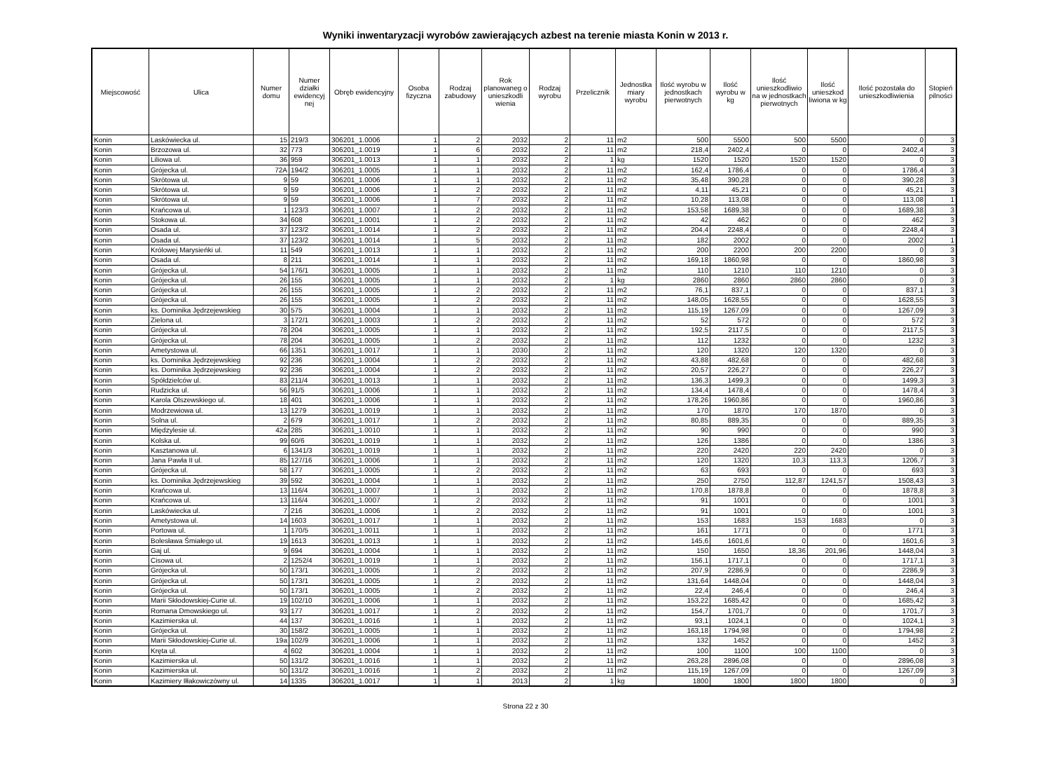Wyniki inwentaryzacji wyrobów zawierających azbest na terenie miasta Konin w 2013 r.
| Miejscowość | Ulica | Numer domu | Numer działki ewidencyj nej | Obręb ewidencyjny | Osoba fizyczna | Rodzaj zabudowy | Rok planowaneg o unieszkodli wienia | Rodzaj wyrobu | Przelicznik | Jednostka miary wyrobu | Ilość wyrobu w jednostkach pierwotnych | Ilość wyrobu w kg | Ilość unieszkodliwio na w jednostkach pierwotnych | Ilość unieszkod liwiona w kg | Ilość pozostała do unieszkodliwienia | Stopień pilności |
| --- | --- | --- | --- | --- | --- | --- | --- | --- | --- | --- | --- | --- | --- | --- | --- | --- |
| Konin | Laskówiecka ul. | 15 | 219/3 | 306201_1.0006 | 1 | 2 | 2032 | 2 | 11 | m2 | 500 | 5500 | 500 | 5500 | 0 | 3 |
| Konin | Brzozowa ul. | 32 | 773 | 306201_1.0019 | 1 | 6 | 2032 | 2 | 11 | m2 | 218,4 | 2402,4 | 0 | 0 | 2402,4 | 3 |
| Konin | Liliowa ul. | 36 | 959 | 306201_1.0013 | 1 | 1 | 2032 | 2 | 1 | kg | 1520 | 1520 | 1520 | 1520 | 0 | 3 |
| Konin | Grójecka ul. | 72A | 194/2 | 306201_1.0005 | 1 | 1 | 2032 | 2 | 11 | m2 | 162,4 | 1786,4 | 0 | 0 | 1786,4 | 3 |
| Konin | Skrótowa ul. | 9 | 59 | 306201_1.0006 | 1 | 1 | 2032 | 2 | 11 | m2 | 35,48 | 390,28 | 0 | 0 | 390,28 | 3 |
| Konin | Skrótowa ul. | 9 | 59 | 306201_1.0006 | 1 | 2 | 2032 | 2 | 11 | m2 | 4,11 | 45,21 | 0 | 0 | 45,21 | 3 |
| Konin | Skrótowa ul. | 9 | 59 | 306201_1.0006 | 1 | 7 | 2032 | 2 | 11 | m2 | 10,28 | 113,08 | 0 | 0 | 113,08 | 1 |
| Konin | Krańcowa ul. | 1 | 123/3 | 306201_1.0007 | 1 | 2 | 2032 | 2 | 11 | m2 | 153,58 | 1689,38 | 0 | 0 | 1689,38 | 3 |
| Konin | Stokowa ul. | 34 | 608 | 306201_1.0001 | 1 | 2 | 2032 | 2 | 11 | m2 | 42 | 462 | 0 | 0 | 462 | 3 |
| Konin | Osada ul. | 37 | 123/2 | 306201_1.0014 | 1 | 2 | 2032 | 2 | 11 | m2 | 204,4 | 2248,4 | 0 | 0 | 2248,4 | 3 |
| Konin | Osada ul. | 37 | 123/2 | 306201_1.0014 | 1 | 5 | 2032 | 2 | 11 | m2 | 182 | 2002 | 0 | 0 | 2002 | 1 |
| Konin | Królowej Marysieńki ul. | 11 | 549 | 306201_1.0013 | 1 | 1 | 2032 | 2 | 11 | m2 | 200 | 2200 | 200 | 2200 | 0 | 3 |
| Konin | Osada ul. | 8 | 211 | 306201_1.0014 | 1 | 1 | 2032 | 2 | 11 | m2 | 169,18 | 1860,98 | 0 | 0 | 1860,98 | 3 |
| Konin | Grójecka ul. | 54 | 176/1 | 306201_1.0005 | 1 | 1 | 2032 | 2 | 11 | m2 | 110 | 1210 | 110 | 1210 | 0 | 3 |
| Konin | Grójecka ul. | 26 | 155 | 306201_1.0005 | 1 | 1 | 2032 | 2 | 1 | kg | 2860 | 2860 | 2860 | 2860 | 0 | 3 |
| Konin | Grójecka ul. | 26 | 155 | 306201_1.0005 | 1 | 2 | 2032 | 2 | 11 | m2 | 76,1 | 837,1 | 0 | 0 | 837,1 | 3 |
| Konin | Grójecka ul. | 26 | 155 | 306201_1.0005 | 1 | 2 | 2032 | 2 | 11 | m2 | 148,05 | 1628,55 | 0 | 0 | 1628,55 | 3 |
| Konin | ks. Dominika Jędrzejewskieg | 30 | 575 | 306201_1.0004 | 1 | 1 | 2032 | 2 | 11 | m2 | 115,19 | 1267,09 | 0 | 0 | 1267,09 | 3 |
| Konin | Zielona ul. | 3 | 172/1 | 306201_1.0003 | 1 | 2 | 2032 | 2 | 11 | m2 | 52 | 572 | 0 | 0 | 572 | 3 |
| Konin | Grójecka ul. | 78 | 204 | 306201_1.0005 | 1 | 1 | 2032 | 2 | 11 | m2 | 192,5 | 2117,5 | 0 | 0 | 2117,5 | 3 |
| Konin | Grójecka ul. | 78 | 204 | 306201_1.0005 | 1 | 2 | 2032 | 2 | 11 | m2 | 112 | 1232 | 0 | 0 | 1232 | 3 |
| Konin | Ametystowa ul. | 66 | 1351 | 306201_1.0017 | 1 | 1 | 2030 | 2 | 11 | m2 | 120 | 1320 | 120 | 1320 | 0 | 3 |
| Konin | ks. Dominika Jędrzejewskieg | 92 | 236 | 306201_1.0004 | 1 | 2 | 2032 | 2 | 11 | m2 | 43,88 | 482,68 | 0 | 0 | 482,68 | 3 |
| Konin | ks. Dominika Jędrzejewskieg | 92 | 236 | 306201_1.0004 | 1 | 2 | 2032 | 2 | 11 | m2 | 20,57 | 226,27 | 0 | 0 | 226,27 | 3 |
| Konin | Spółdzielców ul. | 83 | 211/4 | 306201_1.0013 | 1 | 1 | 2032 | 2 | 11 | m2 | 136,3 | 1499,3 | 0 | 0 | 1499,3 | 3 |
| Konin | Rudzicka ul. | 56 | 91/5 | 306201_1.0006 | 1 | 1 | 2032 | 2 | 11 | m2 | 134,4 | 1478,4 | 0 | 0 | 1478,4 | 3 |
| Konin | Karola Olszewskiego ul. | 18 | 401 | 306201_1.0006 | 1 | 1 | 2032 | 2 | 11 | m2 | 178,26 | 1960,86 | 0 | 0 | 1960,86 | 3 |
| Konin | Modrzewiowa ul. | 13 | 1279 | 306201_1.0019 | 1 | 1 | 2032 | 2 | 11 | m2 | 170 | 1870 | 170 | 1870 | 0 | 3 |
| Konin | Solna ul. | 2 | 679 | 306201_1.0017 | 1 | 2 | 2032 | 2 | 11 | m2 | 80,85 | 889,35 | 0 | 0 | 889,35 | 3 |
| Konin | Międzylesie ul. | 42a | 285 | 306201_1.0010 | 1 | 1 | 2032 | 2 | 11 | m2 | 90 | 990 | 0 | 0 | 990 | 3 |
| Konin | Kolska ul. | 99 | 60/6 | 306201_1.0019 | 1 | 1 | 2032 | 2 | 11 | m2 | 126 | 1386 | 0 | 0 | 1386 | 3 |
| Konin | Kasztanowa ul. | 6 | 1341/3 | 306201_1.0019 | 1 | 1 | 2032 | 2 | 11 | m2 | 220 | 2420 | 220 | 2420 | 0 | 3 |
| Konin | Jana Pawła II ul. | 85 | 127/16 | 306201_1.0006 | 1 | 1 | 2032 | 2 | 11 | m2 | 120 | 1320 | 10,3 | 113,3 | 1206,7 | 3 |
| Konin | Grójecka ul. | 58 | 177 | 306201_1.0005 | 1 | 2 | 2032 | 2 | 11 | m2 | 63 | 693 | 0 | 0 | 693 | 3 |
| Konin | ks. Dominika Jędrzejewskieg | 39 | 592 | 306201_1.0004 | 1 | 1 | 2032 | 2 | 11 | m2 | 250 | 2750 | 112,87 | 1241,57 | 1508,43 | 3 |
| Konin | Krańcowa ul. | 13 | 116/4 | 306201_1.0007 | 1 | 1 | 2032 | 2 | 11 | m2 | 170,8 | 1878,8 | 0 | 0 | 1878,8 | 3 |
| Konin | Krańcowa ul. | 13 | 116/4 | 306201_1.0007 | 1 | 2 | 2032 | 2 | 11 | m2 | 91 | 1001 | 0 | 0 | 1001 | 3 |
| Konin | Laskówiecka ul. | 7 | 216 | 306201_1.0006 | 1 | 2 | 2032 | 2 | 11 | m2 | 91 | 1001 | 0 | 0 | 1001 | 3 |
| Konin | Ametystowa ul. | 14 | 1603 | 306201_1.0017 | 1 | 1 | 2032 | 2 | 11 | m2 | 153 | 1683 | 153 | 1683 | 0 | 3 |
| Konin | Portowa ul. | 1 | 170/5 | 306201_1.0011 | 1 | 1 | 2032 | 2 | 11 | m2 | 161 | 1771 | 0 | 0 | 1771 | 3 |
| Konin | Bolesława Śmiałego ul. | 19 | 1613 | 306201_1.0013 | 1 | 1 | 2032 | 2 | 11 | m2 | 145,6 | 1601,6 | 0 | 0 | 1601,6 | 3 |
| Konin | Gaj ul. | 9 | 694 | 306201_1.0004 | 1 | 1 | 2032 | 2 | 11 | m2 | 150 | 1650 | 18,36 | 201,96 | 1448,04 | 3 |
| Konin | Cisowa ul. | 2 | 1252/4 | 306201_1.0019 | 1 | 1 | 2032 | 2 | 11 | m2 | 156,1 | 1717,1 | 0 | 0 | 1717,1 | 3 |
| Konin | Grójecka ul. | 50 | 173/1 | 306201_1.0005 | 1 | 2 | 2032 | 2 | 11 | m2 | 207,9 | 2286,9 | 0 | 0 | 2286,9 | 3 |
| Konin | Grójecka ul. | 50 | 173/1 | 306201_1.0005 | 1 | 2 | 2032 | 2 | 11 | m2 | 131,64 | 1448,04 | 0 | 0 | 1448,04 | 3 |
| Konin | Grójecka ul. | 50 | 173/1 | 306201_1.0005 | 1 | 2 | 2032 | 2 | 11 | m2 | 22,4 | 246,4 | 0 | 0 | 246,4 | 3 |
| Konin | Marii Skłodowskiej-Curie ul. | 19 | 102/10 | 306201_1.0006 | 1 | 1 | 2032 | 2 | 11 | m2 | 153,22 | 1685,42 | 0 | 0 | 1685,42 | 3 |
| Konin | Romana Dmowskiego ul. | 93 | 177 | 306201_1.0017 | 1 | 2 | 2032 | 2 | 11 | m2 | 154,7 | 1701,7 | 0 | 0 | 1701,7 | 3 |
| Konin | Kazimierska ul. | 44 | 137 | 306201_1.0016 | 1 | 1 | 2032 | 2 | 11 | m2 | 93,1 | 1024,1 | 0 | 0 | 1024,1 | 3 |
| Konin | Grójecka ul. | 30 | 158/2 | 306201_1.0005 | 1 | 1 | 2032 | 2 | 11 | m2 | 163,18 | 1794,98 | 0 | 0 | 1794,98 | 2 |
| Konin | Marii Skłodowskiej-Curie ul. | 19a | 102/9 | 306201_1.0006 | 1 | 1 | 2032 | 2 | 11 | m2 | 132 | 1452 | 0 | 0 | 1452 | 3 |
| Konin | Kręta ul. | 4 | 602 | 306201_1.0004 | 1 | 1 | 2032 | 2 | 11 | m2 | 100 | 1100 | 100 | 1100 | 0 | 3 |
| Konin | Kazimierska ul. | 50 | 131/2 | 306201_1.0016 | 1 | 1 | 2032 | 2 | 11 | m2 | 263,28 | 2896,08 | 0 | 0 | 2896,08 | 3 |
| Konin | Kazimierska ul. | 50 | 131/2 | 306201_1.0016 | 1 | 2 | 2032 | 2 | 11 | m2 | 115,19 | 1267,09 | 0 | 0 | 1267,09 | 3 |
| Konin | Kazimiery Iłłakowiczówny ul. | 14 | 1335 | 306201_1.0017 | 1 | 1 | 2013 | 2 | 1 | kg | 1800 | 1800 | 1800 | 1800 | 0 | 3 |
Strona 22 z 30